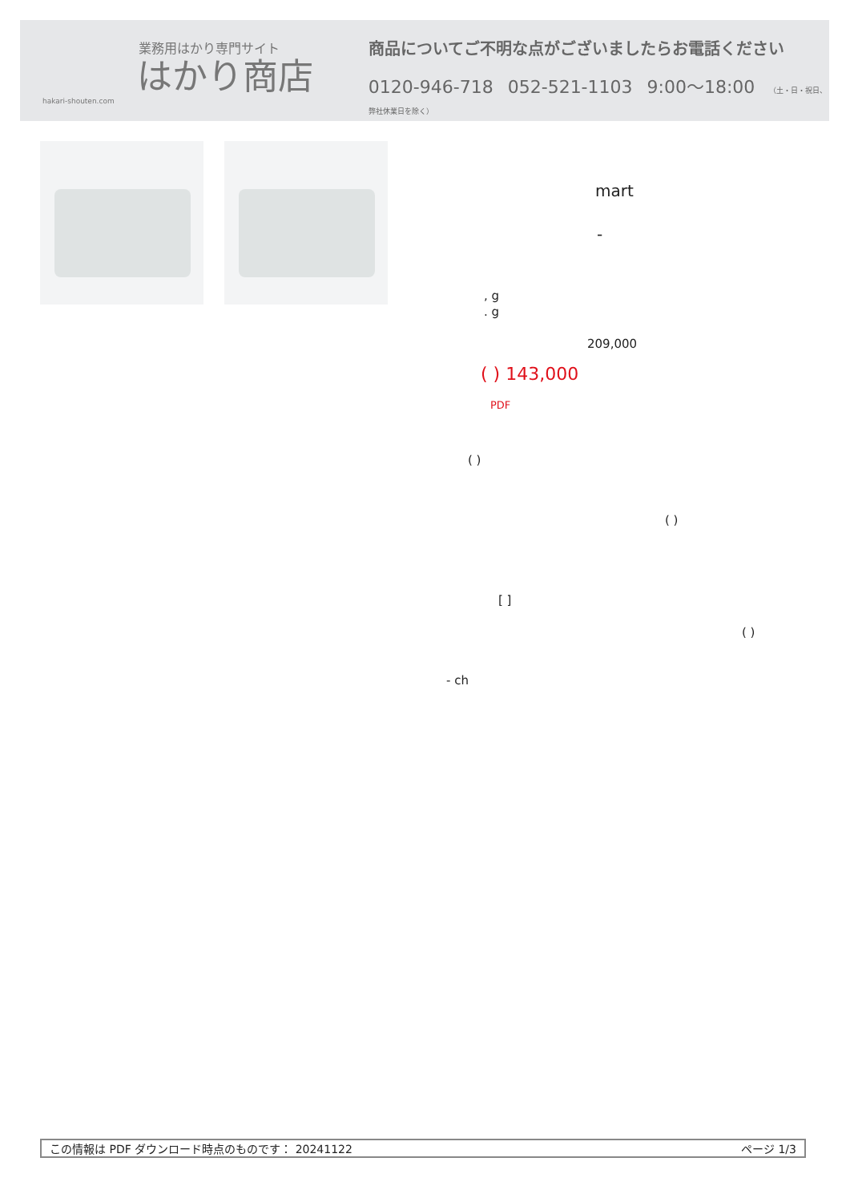業務用はかり専門サイト
はかり商店
hakari-shouten.com
商品についてご不明な点がございましたらお電話ください
0120-946-718 052-521-1103 9:00〜18:00 （土・日・祝日、弊社休業日を除く）
mart
-
, g
. g
209,000
( ) 143,000
PDF
( )
( )
[ ]
( )
- ch
この情報は PDF ダウンロード時点のものです： 20241122 ページ 1/3